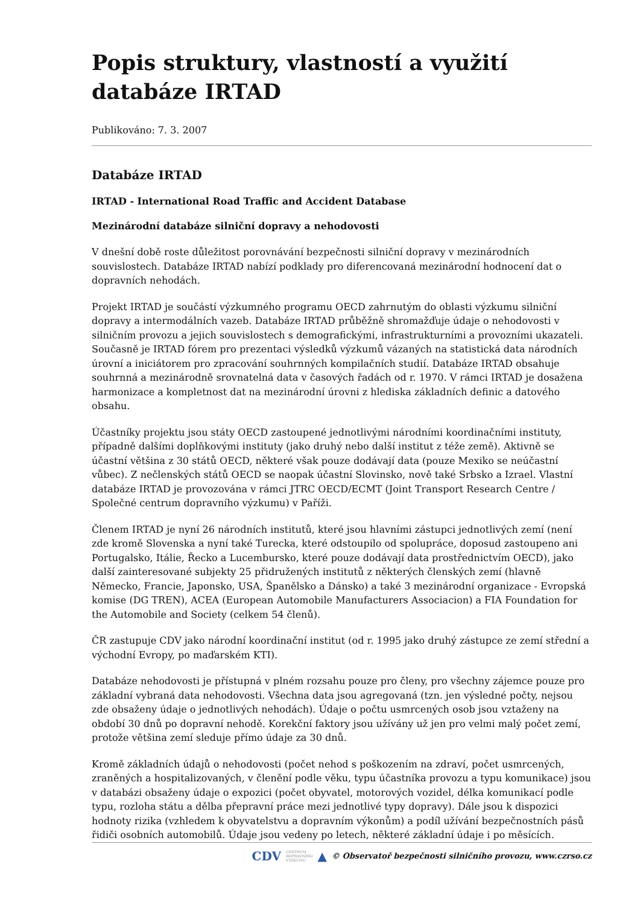Popis struktury, vlastností a využití databáze IRTAD
Publikováno: 7. 3. 2007
Databáze IRTAD
IRTAD - International Road Traffic and Accident Database
Mezinárodní databáze silniční dopravy a nehodovosti
V dnešní době roste důležitost porovnávání bezpečnosti silniční dopravy v mezinárodních souvislostech. Databáze IRTAD nabízí podklady pro diferencovaná mezinárodní hodnocení dat o dopravních nehodách.
Projekt IRTAD je součástí výzkumného programu OECD zahrnutým do oblasti výzkumu silniční dopravy a intermodálních vazeb. Databáze IRTAD průběžně shromažďuje údaje o nehodovosti v silničním provozu a jejich souvislostech s demografickými, infrastrukturními a provozními ukazateli. Současně je IRTAD fórem pro prezentaci výsledků výzkumů vázaných na statistická data národních úrovní a iniciátorem pro zpracování souhrnných kompilačních studií. Databáze IRTAD obsahuje souhrnná a mezinárodně srovnatelná data v časových řadách od r. 1970. V rámci IRTAD je dosažena harmonizace a kompletnost dat na mezinárodní úrovni z hlediska základních definic a datového obsahu.
Účastníky projektu jsou státy OECD zastoupené jednotlivými národními koordinačními instituty, případně dalšími doplňkovými instituty (jako druhý nebo další institut z téže země). Aktivně se účastní většina z 30 států OECD, některé však pouze dodávají data (pouze Mexiko se neúčastní vůbec). Z nečlenských států OECD se naopak účastní Slovinsko, nově také Srbsko a Izrael. Vlastní databáze IRTAD je provozována v rámci JTRC OECD/ECMT (Joint Transport Research Centre / Společné centrum dopravního výzkumu) v Paříži.
Členem IRTAD je nyní 26 národních institutů, které jsou hlavními zástupci jednotlivých zemí (není zde kromě Slovenska a nyní také Turecka, které odstoupilo od spolupráce, doposud zastoupeno ani Portugalsko, Itálie, Řecko a Lucembursko, které pouze dodávají data prostřednictvím OECD), jako další zainteresované subjekty 25 přidružených institutů z některých členských zemí (hlavně Německo, Francie, Japonsko, USA, Španělsko a Dánsko) a také 3 mezinárodní organizace - Evropská komise (DG TREN), ACEA (European Automobile Manufacturers Associacion) a FIA Foundation for the Automobile and Society (celkem 54 členů).
ČR zastupuje CDV jako národní koordinační institut (od r. 1995 jako druhý zástupce ze zemí střední a východní Evropy, po maďarském KTI).
Databáze nehodovosti je přístupná v plném rozsahu pouze pro členy, pro všechny zájemce pouze pro základní vybraná data nehodovosti. Všechna data jsou agregovaná (tzn. jen výsledné počty, nejsou zde obsaženy údaje o jednotlivých nehodách). Údaje o počtu usmrcených osob jsou vztaženy na období 30 dnů po dopravní nehodě. Korekční faktory jsou užívány už jen pro velmi malý počet zemí, protože většina zemí sleduje přímo údaje za 30 dnů.
Kromě základních údajů o nehodovosti (počet nehod s poškozením na zdraví, počet usmrcených, zraněných a hospitalizovaných, v členění podle věku, typu účastníka provozu a typu komunikace) jsou v databázi obsaženy údaje o expozici (počet obyvatel, motorových vozidel, délka komunikací podle typu, rozloha státu a dělba přepravní práce mezi jednotlivé typy dopravy). Dále jsou k dispozici hodnoty rizika (vzhledem k obyvatelstvu a dopravním výkonům) a podíl užívání bezpečnostních pásů řidiči osobních automobilů. Údaje jsou vedeny po letech, některé základní údaje i po měsících.
CDV CENTRUM
DOPRAVNÍHO
VÝZKUMU ▲ © Observatoř bezpečnosti silničního provozu, www.czrso.cz